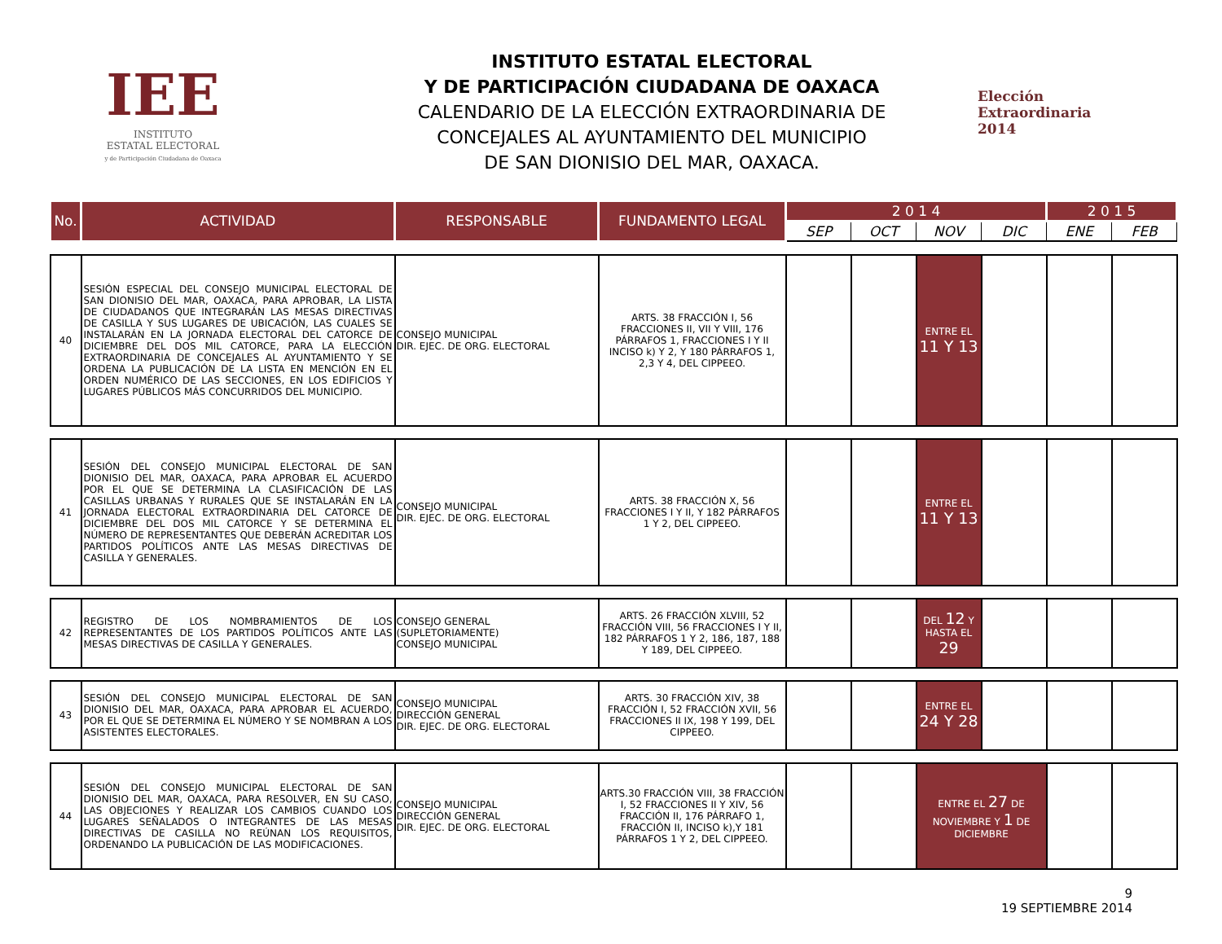IEE
INSTITUTO
ESTATAL ELECTORAL
y de Participación Ciudadana de Oaxaca
INSTITUTO ESTATAL ELECTORAL
Y DE PARTICIPACIÓN CIUDADANA DE OAXACA
CALENDARIO DE LA ELECCIÓN EXTRAORDINARIA DE
CONCEJALES AL AYUNTAMIENTO DEL MUNICIPIO
DE SAN DIONISIO DEL MAR, OAXACA.
Elección
Extraordinaria
2014
| No. | ACTIVIDAD | RESPONSABLE | FUNDAMENTO LEGAL | 2 0 1 4 | | | | 2 0 1 5 | |
| --- | --- | --- | --- | --- | --- | --- | --- | --- | --- |
| | | | | SEP | OCT | NOV | DIC | ENE | FEB |
| 40 | SESIÓN ESPECIAL DEL CONSEJO MUNICIPAL ELECTORAL DE SAN DIONISIO DEL MAR, OAXACA, PARA APROBAR, LA LISTA DE CIUDADANOS QUE INTEGRARÁN LAS MESAS DIRECTIVAS DE CASILLA Y SUS LUGARES DE UBICACIÓN, LAS CUALES SE INSTALARÁN EN LA JORNADA ELECTORAL DEL CATORCE DE DICIEMBRE DEL DOS MIL CATORCE, PARA LA ELECCIÓN EXTRAORDINARIA DE CONCEJALES AL AYUNTAMIENTO Y SE ORDENA LA PUBLICACIÓN DE LA LISTA EN MENCIÓN EN EL ORDEN NUMÉRICO DE LAS SECCIONES, EN LOS EDIFICIOS Y LUGARES PÚBLICOS MÁS CONCURRIDOS DEL MUNICIPIO. | CONSEJO MUNICIPAL DIR. EJEC. DE ORG. ELECTORAL | ARTS. 38 FRACCIÓN I, 56 FRACCIONES II, VII Y VIII, 176 PÁRRAFOS 1, FRACCIONES I Y II INCISO k) Y 2, Y 180 PÁRRAFOS 1, 2,3 Y 4, DEL CIPPEEO. | | | ENTRE EL 11 Y 13 | | | |
| 41 | SESIÓN DEL CONSEJO MUNICIPAL ELECTORAL DE SAN DIONISIO DEL MAR, OAXACA, PARA APROBAR EL ACUERDO POR EL QUE SE DETERMINA LA CLASIFICACIÓN DE LAS CASILLAS URBANAS Y RURALES QUE SE INSTALARÁN EN LA JORNADA ELECTORAL EXTRAORDINARIA DEL CATORCE DE DICIEMBRE DEL DOS MIL CATORCE Y SE DETERMINA EL NÚMERO DE REPRESENTANTES QUE DEBERÁN ACREDITAR LOS PARTIDOS POLÍTICOS ANTE LAS MESAS DIRECTIVAS DE CASILLA Y GENERALES. | CONSEJO MUNICIPAL DIR. EJEC. DE ORG. ELECTORAL | ARTS. 38 FRACCIÓN X, 56 FRACCIONES I Y II, Y 182 PÁRRAFOS 1 Y 2, DEL CIPPEEO. | | | ENTRE EL 11 Y 13 | | | |
| 42 | REGISTRO DE LOS NOMBRAMIENTOS DE LOS REPRESENTANTES DE LOS PARTIDOS POLÍTICOS ANTE LAS MESAS DIRECTIVAS DE CASILLA Y GENERALES. | CONSEJO GENERAL (SUPLETORIAMENTE) CONSEJO MUNICIPAL | ARTS. 26 FRACCIÓN XLVIII, 52 FRACCIÓN VIII, 56 FRACCIONES I Y II, 182 PÁRRAFOS 1 Y 2, 186, 187, 188 Y 189, DEL CIPPEEO. | | | DEL 12 Y HASTA EL 29 | | | |
| 43 | SESIÓN DEL CONSEJO MUNICIPAL ELECTORAL DE SAN DIONISIO DEL MAR, OAXACA, PARA APROBAR EL ACUERDO, POR EL QUE SE DETERMINA EL NÚMERO Y SE NOMBRAN A LOS ASISTENTES ELECTORALES. | CONSEJO MUNICIPAL DIRECCIÓN GENERAL DIR. EJEC. DE ORG. ELECTORAL | ARTS. 30 FRACCIÓN XIV, 38 FRACCIÓN I, 52 FRACCIÓN XVII, 56 FRACCIONES II IX, 198 Y 199, DEL CIPPEEO. | | | ENTRE EL 24 Y 28 | | | |
| 44 | SESIÓN DEL CONSEJO MUNICIPAL ELECTORAL DE SAN DIONISIO DEL MAR, OAXACA, PARA RESOLVER, EN SU CASO, LAS OBJECIONES Y REALIZAR LOS CAMBIOS CUANDO LOS LUGARES SEÑALADOS O INTEGRANTES DE LAS MESAS DIRECTIVAS DE CASILLA NO REÚNAN LOS REQUISITOS, ORDENANDO LA PUBLICACIÓN DE LAS MODIFICACIONES. | CONSEJO MUNICIPAL DIRECCIÓN GENERAL DIR. EJEC. DE ORG. ELECTORAL | ARTS.30 FRACCIÓN VIII, 38 FRACCIÓN I, 52 FRACCIONES II Y XIV, 56 FRACCIÓN II, 176 PÁRRAFO 1, FRACCIÓN II, INCISO k),Y 181 PÁRRAFOS 1 Y 2, DEL CIPPEEO. | | | ENTRE EL 27 DE NOVIEMBRE Y 1 DE DICIEMBRE | | | |
9
19 SEPTIEMBRE 2014